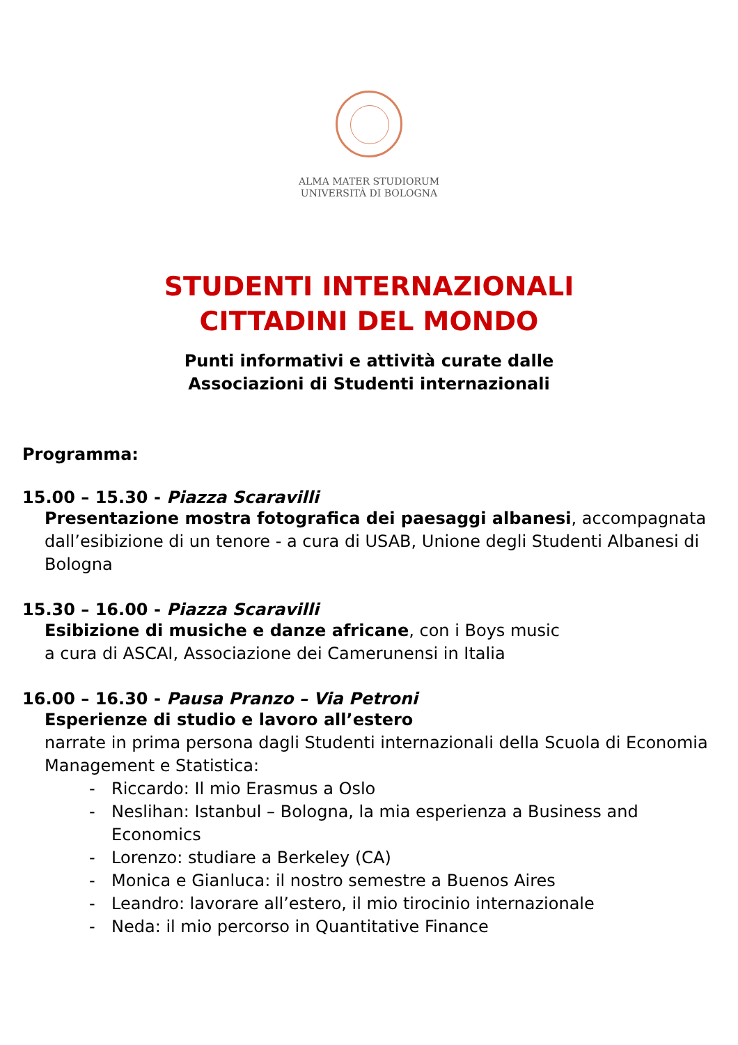ALMA MATER STUDIORUM
UNIVERSITÀ DI BOLOGNA
STUDENTI INTERNAZIONALI
CITTADINI DEL MONDO
Punti informativi e attività curate dalle
Associazioni di Studenti internazionali
Programma:
15.00 – 15.30 - Piazza Scaravilli
Presentazione mostra fotografica dei paesaggi albanesi, accompagnata dall’esibizione di un tenore - a cura di USAB, Unione degli Studenti Albanesi di Bologna
15.30 – 16.00 - Piazza Scaravilli
Esibizione di musiche e danze africane, con i Boys music
a cura di ASCAI, Associazione dei Camerunensi in Italia
16.00 – 16.30 - Pausa Pranzo – Via Petroni
Esperienze di studio e lavoro all’estero
narrate in prima persona dagli Studenti internazionali della Scuola di Economia Management e Statistica:
- Riccardo: Il mio Erasmus a Oslo
- Neslihan: Istanbul – Bologna, la mia esperienza a Business and Economics
- Lorenzo: studiare a Berkeley (CA)
- Monica e Gianluca: il nostro semestre a Buenos Aires
- Leandro: lavorare all’estero, il mio tirocinio internazionale
- Neda: il mio percorso in Quantitative Finance